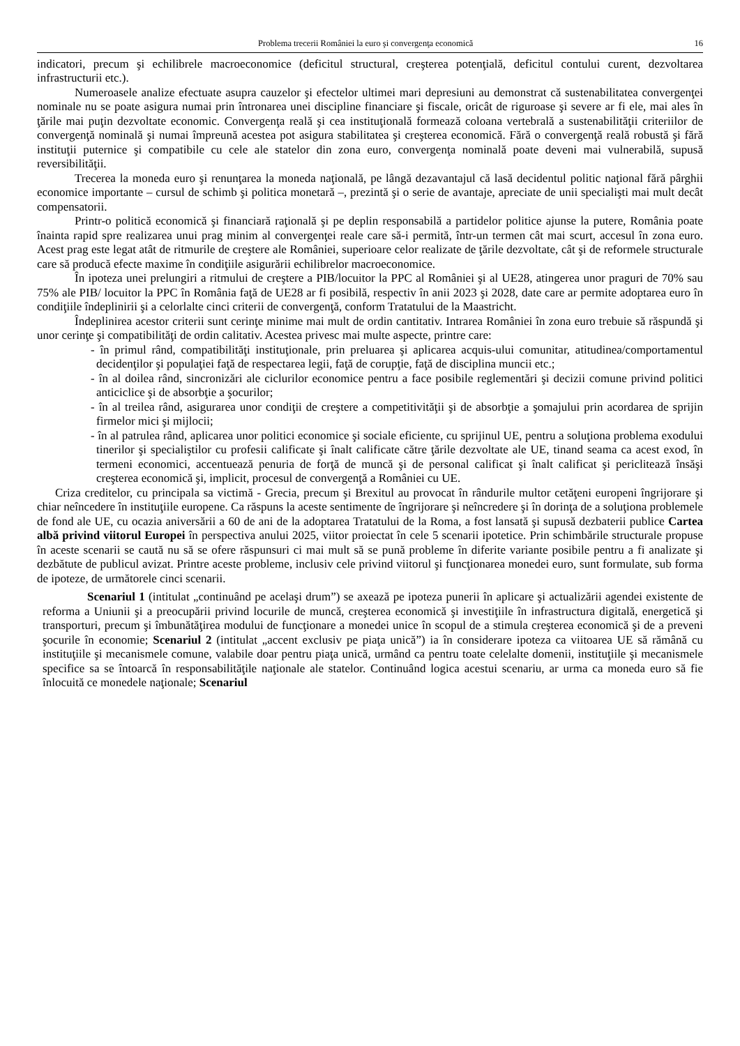Problema trecerii României la euro şi convergenţa economică 16
indicatori, precum şi echilibrele macroeconomice (deficitul structural, creşterea potenţială, deficitul contului curent, dezvoltarea infrastructurii etc.).
Numeroasele analize efectuate asupra cauzelor şi efectelor ultimei mari depresiuni au demonstrat că sustenabilitatea convergenţei nominale nu se poate asigura numai prin întronarea unei discipline financiare şi fiscale, oricât de riguroase şi severe ar fi ele, mai ales în ţările mai puţin dezvoltate economic. Convergenţa reală şi cea instituţională formează coloana vertebrală a sustenabilităţii criteriilor de convergenţă nominală şi numai împreună acestea pot asigura stabilitatea şi creşterea economică. Fără o convergenţă reală robustă şi fără instituţii puternice şi compatibile cu cele ale statelor din zona euro, convergenţa nominală poate deveni mai vulnerabilă, supusă reversibilităţii.
Trecerea la moneda euro şi renunţarea la moneda naţională, pe lângă dezavantajul că lasă decidentul politic naţional fără pârghii economice importante – cursul de schimb şi politica monetară –, prezintă şi o serie de avantaje, apreciate de unii specialişti mai mult decât compensatorii.
Printr-o politică economică şi financiară raţională şi pe deplin responsabilă a partidelor politice ajunse la putere, România poate înainta rapid spre realizarea unui prag minim al convergenţei reale care să-i permită, într-un termen cât mai scurt, accesul în zona euro. Acest prag este legat atât de ritmurile de creştere ale României, superioare celor realizate de ţările dezvoltate, cât şi de reformele structurale care să producă efecte maxime în condiţiile asigurării echilibrelor macroeconomice.
În ipoteza unei prelungiri a ritmului de creştere a PIB/locuitor la PPC al României şi al UE28, atingerea unor praguri de 70% sau 75% ale PIB/ locuitor la PPC în România faţă de UE28 ar fi posibilă, respectiv în anii 2023 şi 2028, date care ar permite adoptarea euro în condiţiile îndeplinirii şi a celorlalte cinci criterii de convergenţă, conform Tratatului de la Maastricht.
Îndeplinirea acestor criterii sunt cerinţe minime mai mult de ordin cantitativ. Intrarea României în zona euro trebuie să răspundă şi unor cerinţe şi compatibilităţi de ordin calitativ. Acestea privesc mai multe aspecte, printre care:
- în primul rând, compatibilităţi instituţionale, prin preluarea şi aplicarea acquis-ului comunitar, atitudinea/comportamentul decidenţilor şi populaţiei faţă de respectarea legii, faţă de corupţie, faţă de disciplina muncii etc.;
- în al doilea rând, sincronizări ale ciclurilor economice pentru a face posibile reglementări şi decizii comune privind politici anticiclice şi de absorbţie a şocurilor;
- în al treilea rând, asigurarea unor condiţii de creştere a competitivităţii şi de absorbţie a şomajului prin acordarea de sprijin firmelor mici şi mijlocii;
- în al patrulea rând, aplicarea unor politici economice şi sociale eficiente, cu sprijinul UE, pentru a soluţiona problema exodului tinerilor şi specialiştilor cu profesii calificate şi înalt calificate către ţările dezvoltate ale UE, tinand seama ca acest exod, în termeni economici, accentuează penuria de forţă de muncă şi de personal calificat şi înalt calificat şi periclitează însăşi creşterea economică şi, implicit, procesul de convergenţă a României cu UE.
Criza creditelor, cu principala sa victimă - Grecia, precum şi Brexitul au provocat în rândurile multor cetăţeni europeni îngrijorare şi chiar neîncedere în instituţiile europene. Ca răspuns la aceste sentimente de îngrijorare şi neîncredere şi în dorinţa de a soluţiona problemele de fond ale UE, cu ocazia aniversării a 60 de ani de la adoptarea Tratatului de la Roma, a fost lansată şi supusă dezbaterii publice Cartea albă privind viitorul Europei în perspectiva anului 2025, viitor proiectat în cele 5 scenarii ipotetice. Prin schimbările structurale propuse în aceste scenarii se caută nu să se ofere răspunsuri ci mai mult să se pună probleme în diferite variante posibile pentru a fi analizate şi dezbătute de publicul avizat. Printre aceste probleme, inclusiv cele privind viitorul şi funcţionarea monedei euro, sunt formulate, sub forma de ipoteze, de următorele cinci scenarii.
Scenariul 1 (intitulat „continuând pe acelaşi drum”) se axează pe ipoteza punerii în aplicare şi actualizării agendei existente de reforma a Uniunii şi a preocupării privind locurile de muncă, creşterea economică şi investiţiile în infrastructura digitală, energetică şi transporturi, precum şi îmbunătăţirea modului de funcţionare a monedei unice în scopul de a stimula creşterea economică şi de a preveni şocurile în economie; Scenariul 2 (intitulat „accent exclusiv pe piaţa unică”) ia în considerare ipoteza ca viitoarea UE să rămână cu instituţiile şi mecanismele comune, valabile doar pentru piaţa unică, urmând ca pentru toate celelalte domenii, instituţiile şi mecanismele specifice sa se întoarcă în responsabilităţile naţionale ale statelor. Continuând logica acestui scenariu, ar urma ca moneda euro să fie înlocuită ce monedele naţionale; Scenariul